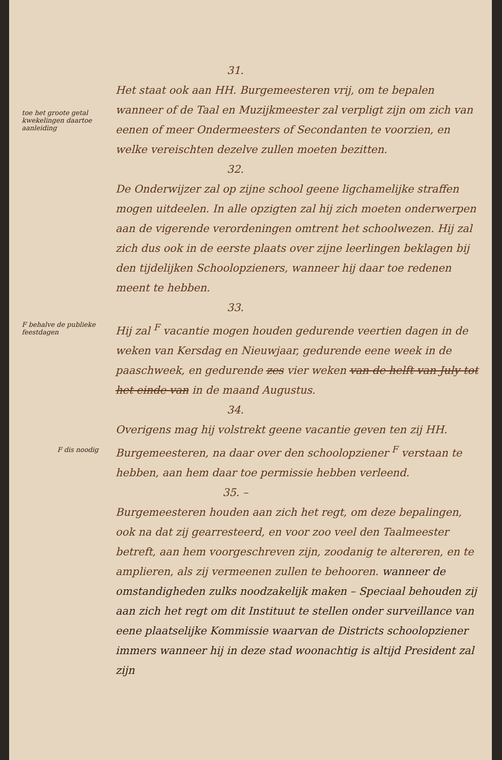31.
Het staat ook aan HH. Burgemeesteren vrij, om te bepalen wanneer of de Taal en Muzijkmeester zal verpligt zijn om zich van eenen of meer Ondermeesters of Secondanten te voorzien, en welke vereischten dezelve zullen moeten bezitten.
toe het groote getal kwekelingen daartoe aanleiding
32.
De Onderwijzer zal op zijne school geene ligchamelijke straffen mogen uitdeelen. In alle opzigten zal hij zich moeten onderwerpen aan de vigerende verordeningen omtrent het schoolwezen. Hij zal zich dus ook in de eerste plaats over zijne leerlingen beklagen bij den tijdelijken Schoolopzieners, wanneer hij daar toe redenen meent te hebben.
F behalve de publieke feestdagen
33.
Hij zal <sup>F</sup> vacantie mogen houden gedurende veertien dagen in de weken van Kersdag en Nieuwjaar, gedurende eene week in de paaschweek, en gedurende zes vier weken van de helft van July tot het einde van in de maand Augustus.
F dis noodig
34.
Overigens mag hij volstrekt geene vacantie geven ten zij HH. Burgemeesteren, na daar over den schoolopziener <sup>F</sup> verstaan te hebben, aan hem daar toe permissie hebben verleend.
35. –
Burgemeesteren houden aan zich het regt, om deze bepalingen, ook na dat zij gearresteerd, en voor zoo veel den Taalmeester betreft, aan hem voorgeschreven zijn, zoodanig te altereren, en te amplieren, als zij vermeenen zullen te behooren. wanneer de omstandigheden zulks noodzakelijk maken – Speciaal behouden zij aan zich het regt om dit Instituut te stellen onder surveillance van eene plaatselijke Kommissie waarvan de Districts schoolopziener immers wanneer hij in deze stad woonachtig is altijd President zal zijn